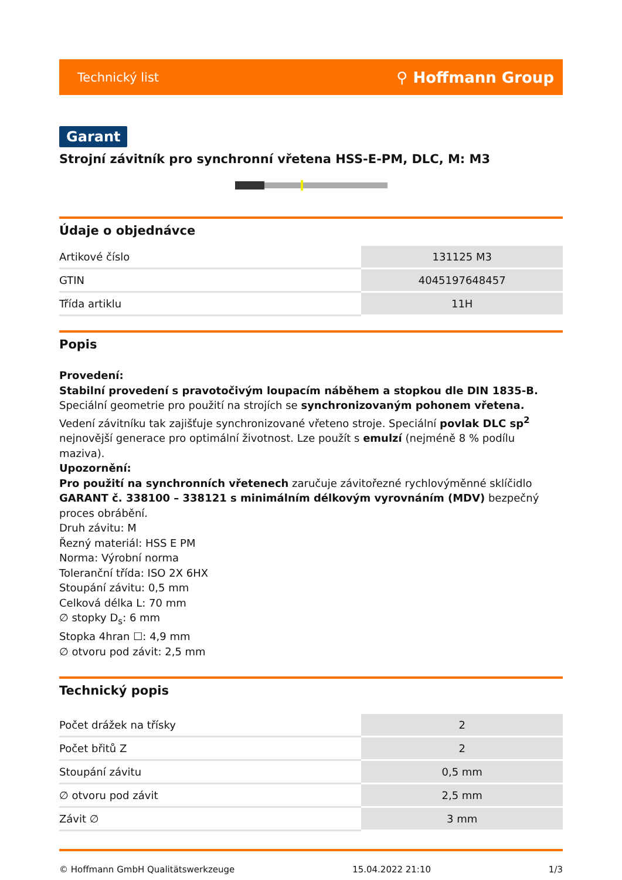Technický list ⚲ Hoffmann Group
Garant
Strojní závitník pro synchronní vřetena HSS-E-PM, DLC, M: M3
Údaje o objednávce
| Artikové číslo | 131125 M3 |
| GTIN | 4045197648457 |
| Třída artiklu | 11H |
Popis
Provedení:
Stabilní provedení s pravotočivým loupacím náběhem a stopkou dle DIN 1835-B. Speciální geometrie pro použití na strojích se synchronizovaným pohonem vřetena. Vedení závitníku tak zajišťuje synchronizované vřeteno stroje. Speciální povlak DLC sp<sup>2</sup> nejnovější generace pro optimální životnost. Lze použít s emulzí (nejméně 8 % podílu maziva).
Upozornění:
Pro použití na synchronních vřetenech zaručuje závitořezné rychlovýměnné sklíčidlo GARANT č. 338100 – 338121 s minimálním délkovým vyrovnáním (MDV) bezpečný proces obrábění.
Druh závitu: M
Řezný materiál: HSS E PM
Norma: Výrobní norma
Toleranční třída: ISO 2X 6HX
Stoupání závitu: 0,5 mm
Celková délka L: 70 mm
∅ stopky D<sub>s</sub>: 6 mm
Stopka 4hran ☐: 4,9 mm
∅ otvoru pod závit: 2,5 mm
Technický popis
| Počet drážek na třísky | 2 |
| Počet břitů Z | 2 |
| Stoupání závitu | 0,5 mm |
| ∅ otvoru pod závit | 2,5 mm |
| Závit ∅ | 3 mm |
© Hoffmann GmbH Qualitätswerkzeuge 15.04.2022 21:10 1/3